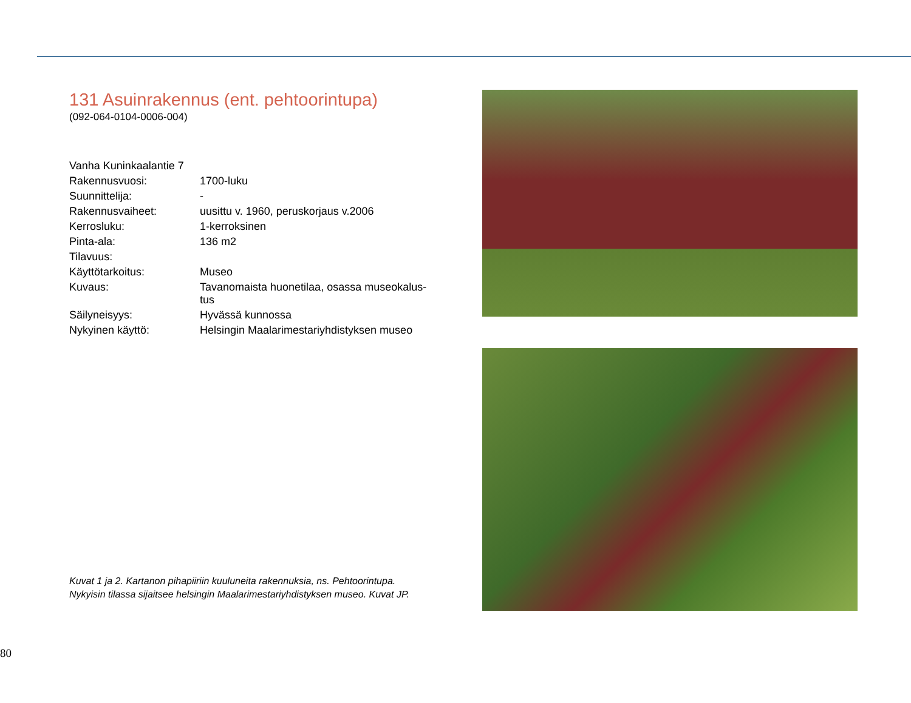131 Asuinrakennus (ent. pehtoorintupa)
(092-064-0104-0006-004)
| Vanha Kuninkaalantie 7 | |
| Rakennusvuosi: | 1700-luku |
| Suunnittelija: | - |
| Rakennusvaiheet: | uusittu v. 1960, peruskorjaus v.2006 |
| Kerrosluku: | 1-kerroksinen |
| Pinta-ala: | 136 m2 |
| Tilavuus: | |
| Käyttötarkoitus: | Museo |
| Kuvaus: | Tavanomaista huonetilaa, osassa museokalus- tus |
| Säilyneisyys: | Hyvässä kunnossa |
| Nykyinen käyttö: | Helsingin Maalarimestariyhdistyksen museo |
Kuvat 1 ja 2. Kartanon pihapiiriin kuuluneita rakennuksia, ns. Pehtoorintupa.
Nykyisin tilassa sijaitsee helsingin Maalarimestariyhdistyksen museo. Kuvat JP.
80